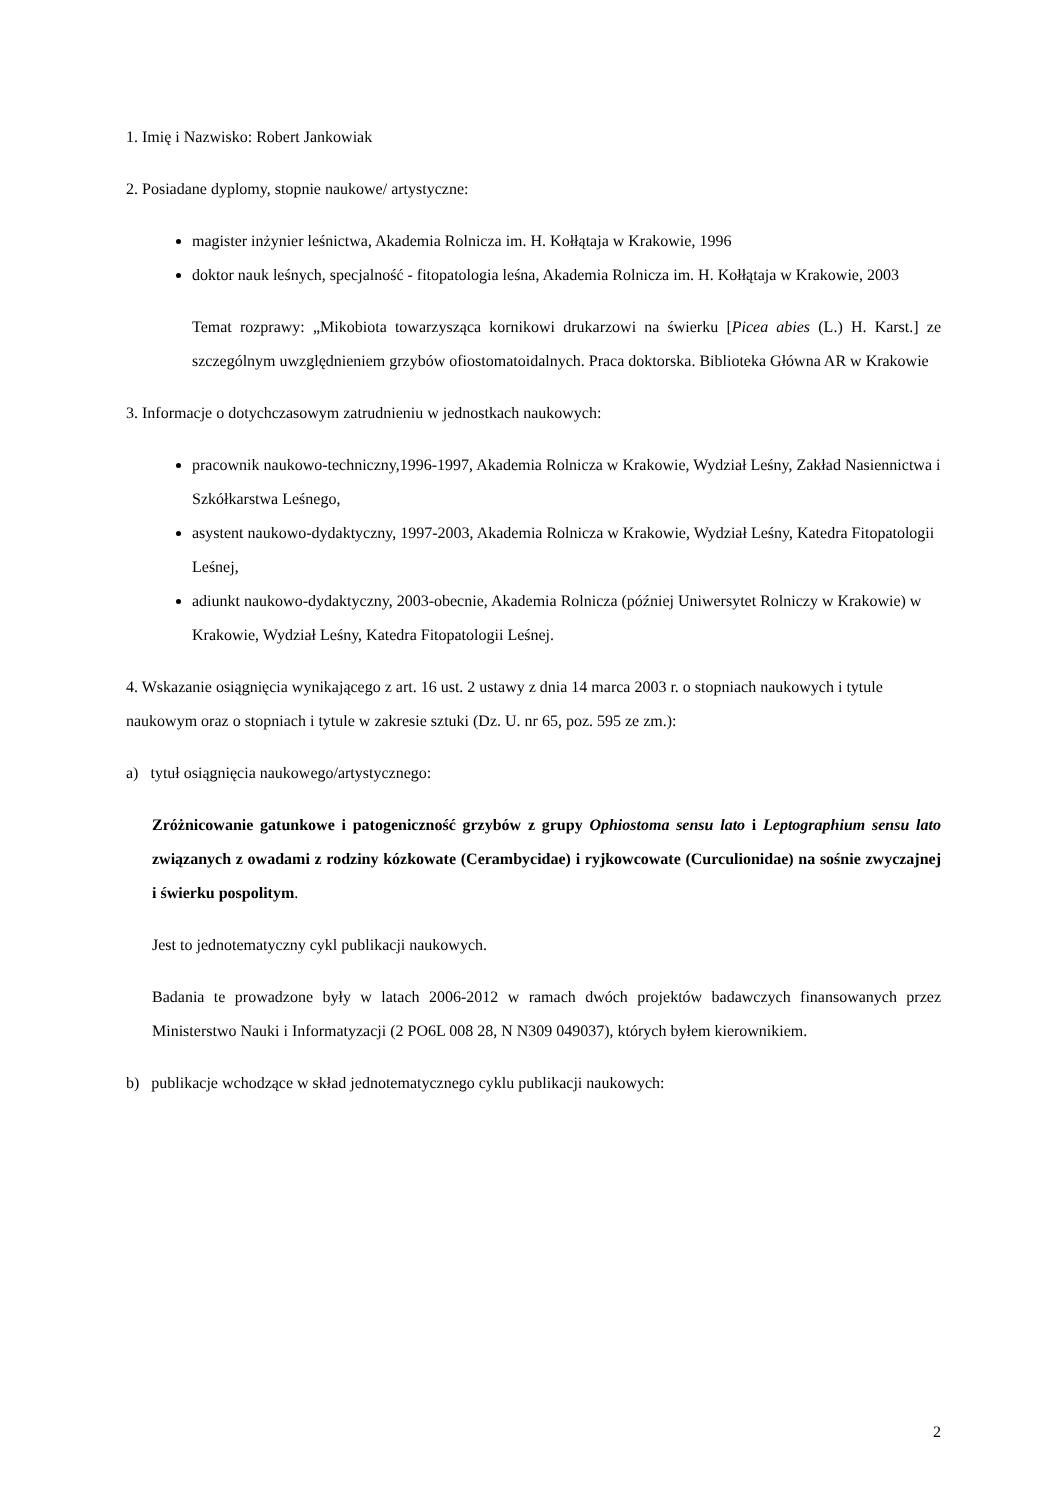1. Imię i Nazwisko: Robert Jankowiak
2. Posiadane dyplomy, stopnie naukowe/ artystyczne:
magister inżynier leśnictwa, Akademia Rolnicza im. H. Kołłątaja w Krakowie, 1996
doktor nauk leśnych, specjalność - fitopatologia leśna, Akademia Rolnicza im. H. Kołłątaja w Krakowie, 2003
Temat rozprawy: „Mikobiota towarzysząca kornikowi drukarzowi na świerku [Picea abies (L.) H. Karst.] ze szczególnym uwzględnieniem grzybów ofiostomatoidalnych. Praca doktorska. Biblioteka Główna AR w Krakowie
3. Informacje o dotychczasowym zatrudnieniu w jednostkach naukowych:
pracownik naukowo-techniczny,1996-1997, Akademia Rolnicza w Krakowie, Wydział Leśny, Zakład Nasiennictwa i Szkółkarstwa Leśnego,
asystent naukowo-dydaktyczny, 1997-2003, Akademia Rolnicza w Krakowie, Wydział Leśny, Katedra Fitopatologii Leśnej,
adiunkt naukowo-dydaktyczny, 2003-obecnie, Akademia Rolnicza (później Uniwersytet Rolniczy w Krakowie) w Krakowie, Wydział Leśny, Katedra Fitopatologii Leśnej.
4. Wskazanie osiągnięcia wynikającego z art. 16 ust. 2 ustawy z dnia 14 marca 2003 r. o stopniach naukowych i tytule naukowym oraz o stopniach i tytule w zakresie sztuki (Dz. U. nr 65, poz. 595 ze zm.):
a) tytuł osiągnięcia naukowego/artystycznego:
Zróżnicowanie gatunkowe i patogeniczność grzybów z grupy Ophiostoma sensu lato i Leptographium sensu lato związanych z owadami z rodziny kózkowate (Cerambycidae) i ryjkowcowate (Curculionidae) na sośnie zwyczajnej i świerku pospolitym.
Jest to jednotematyczny cykl publikacji naukowych.
Badania te prowadzone były w latach 2006-2012 w ramach dwóch projektów badawczych finansowanych przez Ministerstwo Nauki i Informatyzacji (2 PO6L 008 28, N N309 049037), których byłem kierownikiem.
b) publikacje wchodzące w skład jednotematycznego cyklu publikacji naukowych:
2